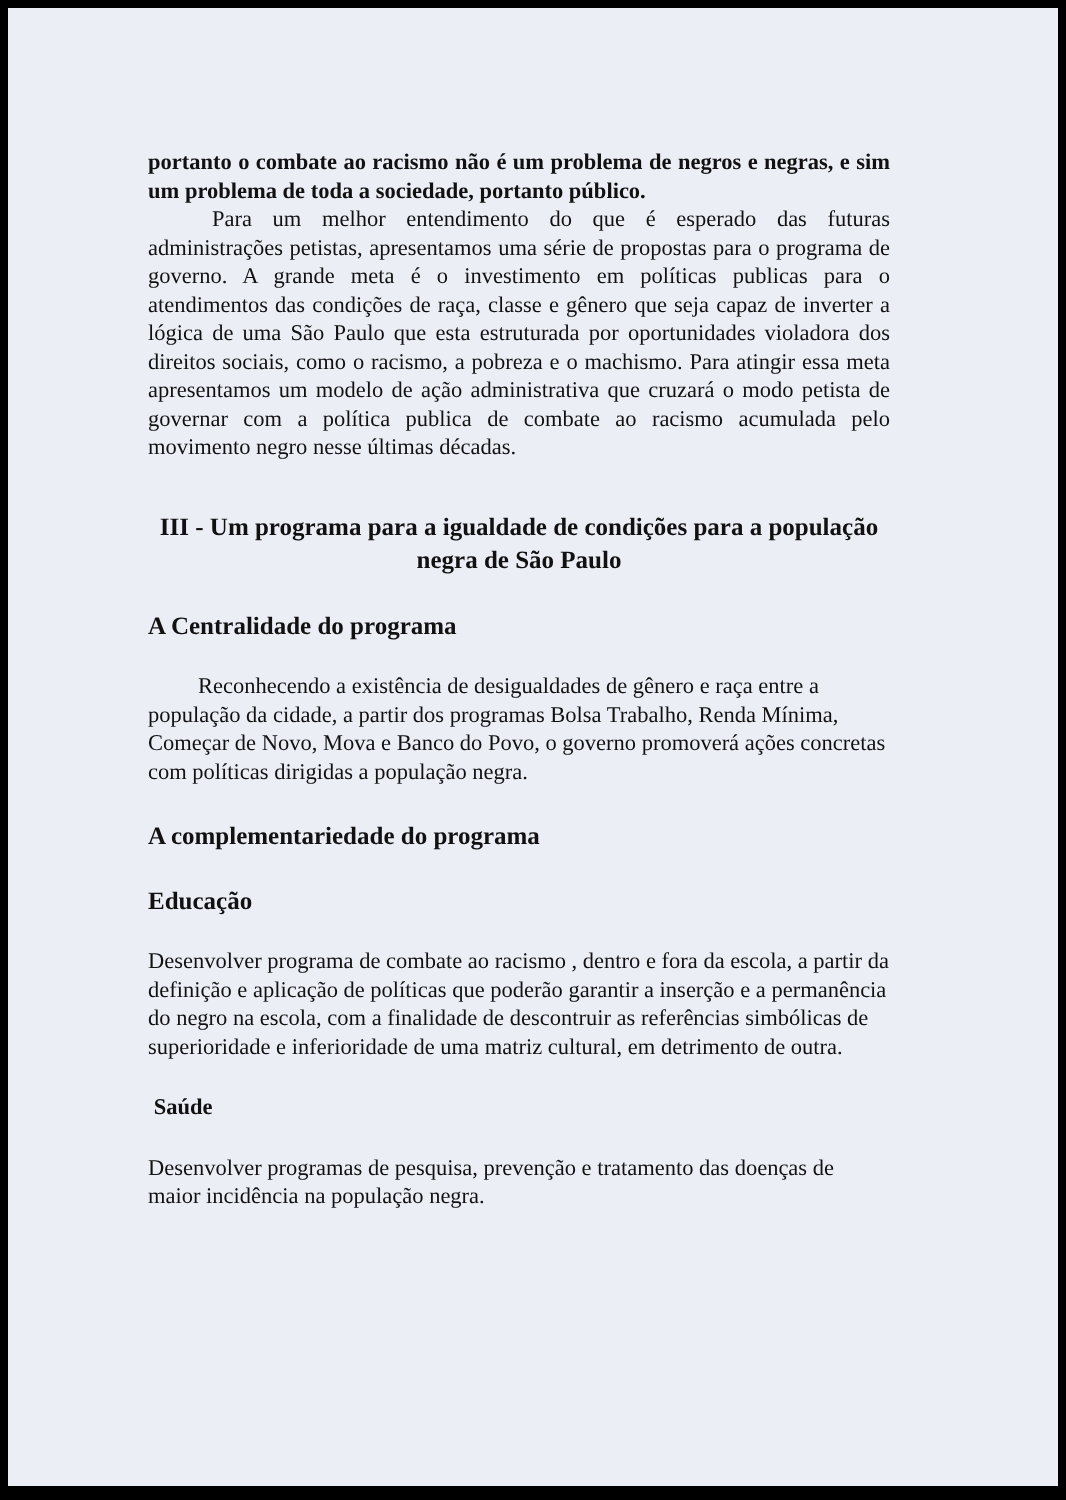portanto o combate ao racismo não é um problema de negros e negras, e sim um problema de toda a sociedade, portanto público.
Para um melhor entendimento do que é esperado das futuras administrações petistas, apresentamos uma série de propostas para o programa de governo. A grande meta é o investimento em políticas publicas para o atendimentos das condições de raça, classe e gênero que seja capaz de inverter a lógica de uma São Paulo que esta estruturada por oportunidades violadora dos direitos sociais, como o racismo, a pobreza e o machismo. Para atingir essa meta apresentamos um modelo de ação administrativa que cruzará o modo petista de governar com a política publica de combate ao racismo acumulada pelo movimento negro nesse últimas décadas.
III - Um programa para a igualdade de condições para a população negra de São Paulo
A Centralidade do programa
Reconhecendo a existência de desigualdades de gênero e raça entre a população da cidade, a partir dos programas Bolsa Trabalho, Renda Mínima, Começar de Novo, Mova e Banco do Povo, o governo promoverá ações concretas com políticas dirigidas a população negra.
A complementariedade do programa
Educação
Desenvolver programa de combate ao racismo , dentro e fora da escola, a partir da definição e aplicação de políticas que poderão garantir a inserção e a permanência do negro na escola, com a finalidade de descontruir as referências simbólicas de superioridade e inferioridade de uma matriz cultural, em detrimento de outra.
Saúde
Desenvolver programas de pesquisa, prevenção e tratamento das doenças de maior incidência na população negra.